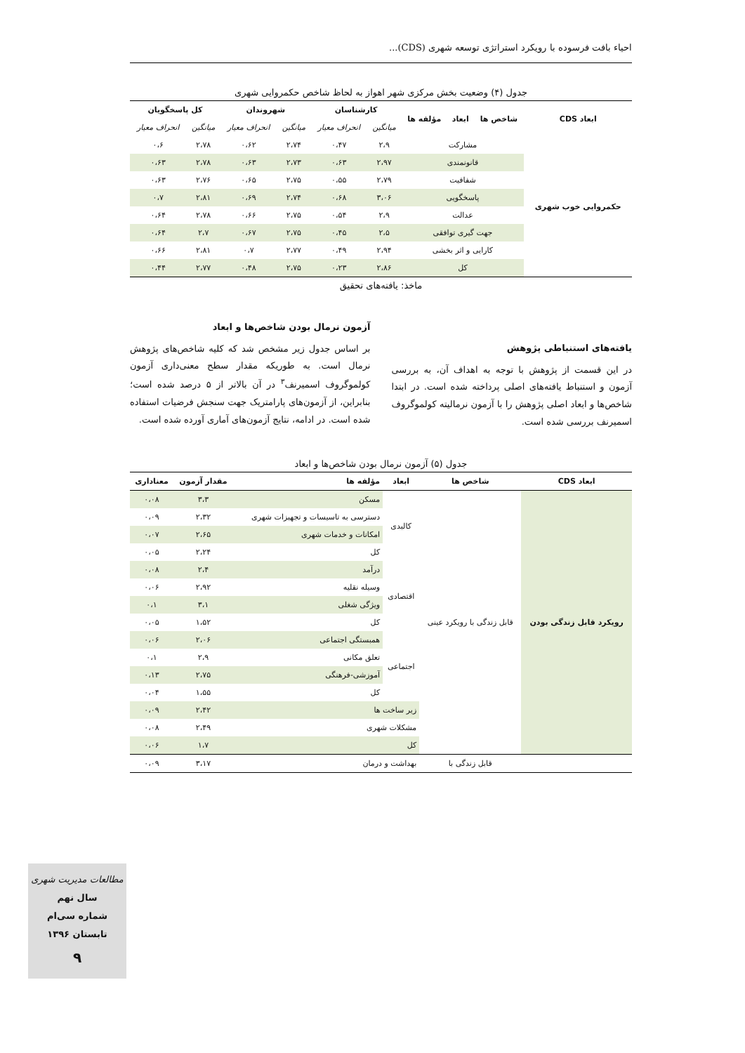احیاء بافت فرسوده با رویکرد استراتژی توسعه شهری (CDS)...
جدول (۴) وضعیت بخش مرکزی شهر اهواز به لحاظ شاخص حکمروایی شهری
| ابعاد CDS | شاخص ها | ابعاد | مؤلفه ها | کارشناسان | | شهروندان | | کل پاسخگویان | |
| --- | --- | --- | --- | --- | --- | --- | --- | --- | --- |
| | | | | میانگین | انحراف معیار | میانگین | انحراف معیار | میانگین | انحراف معیار |
| حکمروایی خوب شهری | مشارکت | | | ۲،۹ | ۰،۴۷ | ۲،۷۴ | ۰،۶۲ | ۲،۷۸ | ۰،۶ |
| | قانونمندی | | | ۲،۹۷ | ۰،۶۳ | ۲،۷۳ | ۰،۶۳ | ۲،۷۸ | ۰،۶۳ |
| | شفافیت | | | ۲،۷۹ | ۰،۵۵ | ۲،۷۵ | ۰،۶۵ | ۲،۷۶ | ۰،۶۳ |
| | پاسخگویی | | | ۳،۰۶ | ۰،۶۸ | ۲،۷۴ | ۰،۶۹ | ۲،۸۱ | ۰،۷ |
| | عدالت | | | ۲،۹ | ۰،۵۴ | ۲،۷۵ | ۰،۶۶ | ۲،۷۸ | ۰،۶۴ |
| | جهت گیری توافقی | | | ۲،۵ | ۰،۴۵ | ۲،۷۵ | ۰،۶۷ | ۲،۷ | ۰،۶۴ |
| | کارایی و اثر بخشی | | | ۲،۹۴ | ۰،۴۹ | ۲،۷۷ | ۰،۷ | ۲،۸۱ | ۰،۶۶ |
| | کل | | | ۲،۸۶ | ۰،۲۳ | ۲،۷۵ | ۰،۴۸ | ۲،۷۷ | ۰،۴۴ |
ماخذ: یافته‌های تحقیق
یافته‌های استنباطی پژوهش
در این قسمت از پژوهش با توجه به اهداف آن، به بررسی آزمون و استنباط یافته‌های اصلی پرداخته شده است. در ابتدا شاخص‌ها و ابعاد اصلی پژوهش را با آزمون نرمالیته کولموگروف اسمیرنف بررسی شده است.
آزمون نرمال بودن شاخص‌ها و ابعاد
بر اساس جدول زیر مشخص شد که کلیه شاخص‌های پژوهش نرمال است. به طوریکه مقدار سطح معنی‌داری آزمون کولموگروف اسمیرنف<sup>۳</sup> در آن بالاتر از ۵ درصد شده است؛ بنابراین، از آزمون‌های پارامتریک جهت سنجش فرضیات استفاده شده است. در ادامه، نتایج آزمون‌های آماری آورده شده است.
جدول (۵) آزمون نرمال بودن شاخص‌ها و ابعاد
| ابعاد CDS | شاخص ها | ابعاد | مؤلفه ها | مقدار آزمون | معناداری |
| --- | --- | --- | --- | --- | --- |
| رویکرد قابل زندگی بودن | قابل زندگی با رویکرد عینی | کالبدی | مسکن | ۳،۳ | ۰،۰۸ |
| | | | دسترسی به تاسیسات و تجهیزات شهری | ۲،۳۲ | ۰،۰۹ |
| | | | امکانات و خدمات شهری | ۲،۶۵ | ۰،۰۷ |
| | | | کل | ۲،۲۴ | ۰،۰۵ |
| | | اقتصادی | درآمد | ۲،۴ | ۰،۰۸ |
| | | | وسیله نقلیه | ۲،۹۲ | ۰،۰۶ |
| | | | ویژگی شغلی | ۳،۱ | ۰،۱ |
| | | | کل | ۱،۵۲ | ۰،۰۵ |
| | | اجتماعی | همبستگی اجتماعی | ۲،۰۶ | ۰،۰۶ |
| | | | تعلق مکانی | ۲،۹ | ۰،۱ |
| | | | آموزشی-فرهنگی | ۲،۷۵ | ۰،۱۳ |
| | | | کل | ۱،۵۵ | ۰،۰۴ |
| | | زیر ساخت ها | | ۲،۴۲ | ۰،۰۹ |
| | | مشکلات شهری | | ۲،۴۹ | ۰،۰۸ |
| | | کل | | ۱،۷ | ۰،۰۶ |
| | قابل زندگی با | بهداشت و درمان | | ۳،۱۷ | ۰،۰۹ |
مطالعات مدیریت شهری
سال نهم
شماره سی‌ام
تابستان ۱۳۹۶
۹